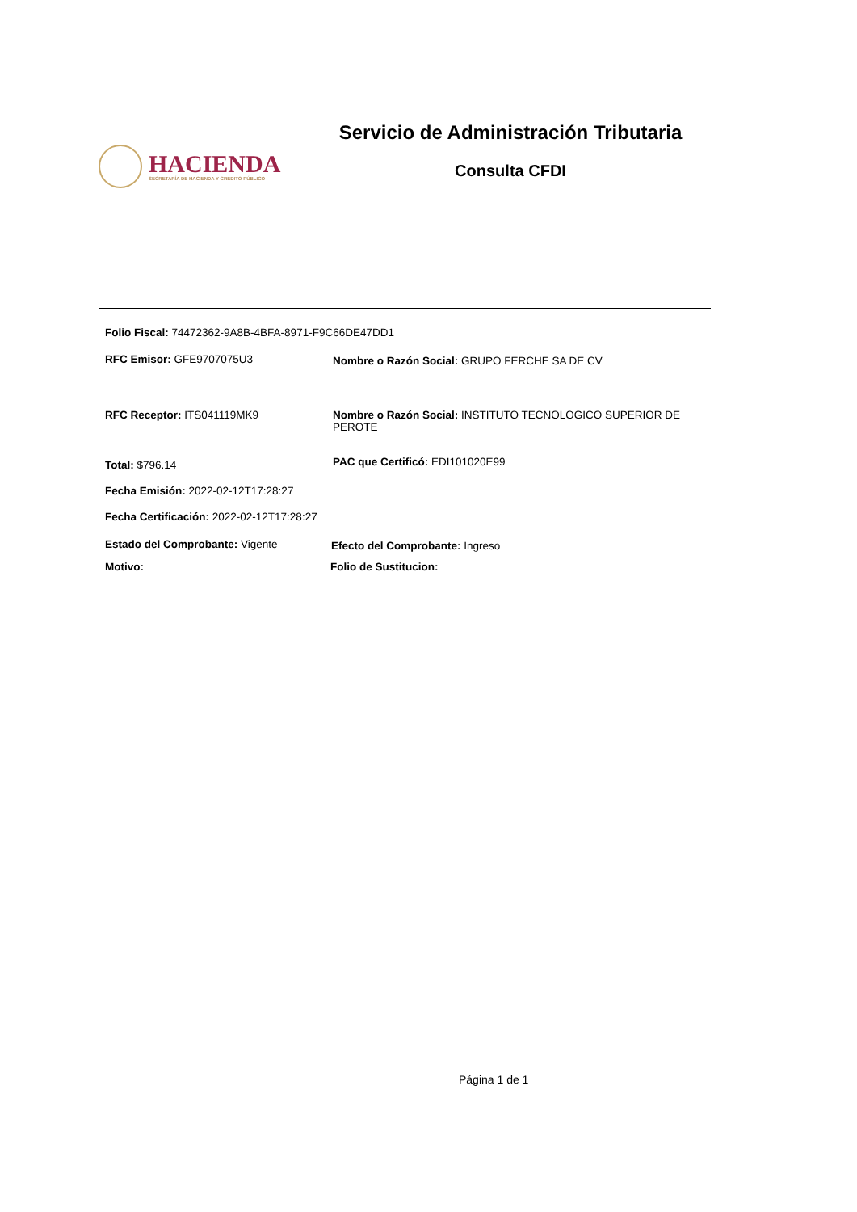HACIENDA
SECRETARÍA DE HACIENDA Y CRÉDITO PÚBLICO
Servicio de Administración Tributaria
Consulta CFDI
Folio Fiscal: 74472362-9A8B-4BFA-8971-F9C66DE47DD1
RFC Emisor: GFE9707075U3 Nombre o Razón Social: GRUPO FERCHE SA DE CV
RFC Receptor: ITS041119MK9
Nombre o Razón Social: INSTITUTO TECNOLOGICO SUPERIOR DE PEROTE
Total: $796.14 PAC que Certificó: EDI101020E99
Fecha Emisión: 2022-02-12T17:28:27
Fecha Certificación: 2022-02-12T17:28:27
Estado del Comprobante: Vigente
Efecto del Comprobante: Ingreso
Motivo: Folio de Sustitucion:
Página 1 de 1